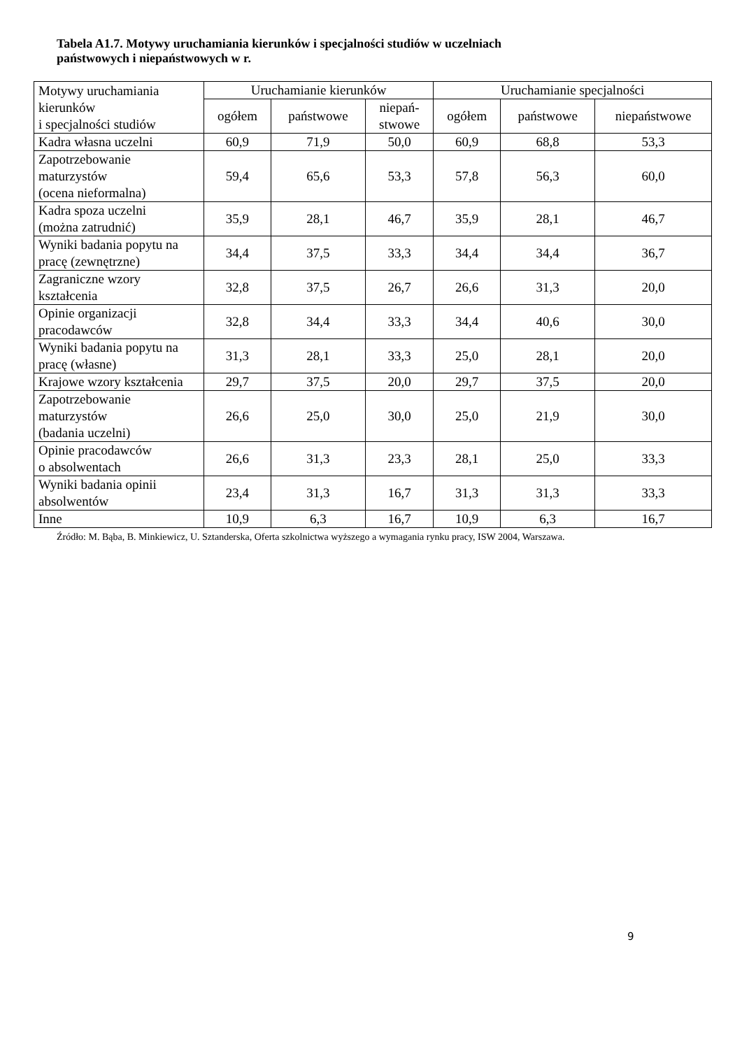Tabela A1.7. Motywy uruchamiania kierunków i specjalności studiów w uczelniach
państwowych i niepaństwowych w r.
| Motywy uruchamiania kierunków i specjalności studiów | Uruchamianie kierunków | | | Uruchamianie specjalności | | |
| | ogółem | państwowe | niepań- stwowe | ogółem | państwowe | niepaństwowe |
| Kadra własna uczelni | 60,9 | 71,9 | 50,0 | 60,9 | 68,8 | 53,3 |
| Zapotrzebowanie maturzystów (ocena nieformalna) | 59,4 | 65,6 | 53,3 | 57,8 | 56,3 | 60,0 |
| Kadra spoza uczelni (można zatrudnić) | 35,9 | 28,1 | 46,7 | 35,9 | 28,1 | 46,7 |
| Wyniki badania popytu na pracę (zewnętrzne) | 34,4 | 37,5 | 33,3 | 34,4 | 34,4 | 36,7 |
| Zagraniczne wzory kształcenia | 32,8 | 37,5 | 26,7 | 26,6 | 31,3 | 20,0 |
| Opinie organizacji pracodawców | 32,8 | 34,4 | 33,3 | 34,4 | 40,6 | 30,0 |
| Wyniki badania popytu na pracę (własne) | 31,3 | 28,1 | 33,3 | 25,0 | 28,1 | 20,0 |
| Krajowe wzory kształcenia | 29,7 | 37,5 | 20,0 | 29,7 | 37,5 | 20,0 |
| Zapotrzebowanie maturzystów (badania uczelni) | 26,6 | 25,0 | 30,0 | 25,0 | 21,9 | 30,0 |
| Opinie pracodawców o absolwentach | 26,6 | 31,3 | 23,3 | 28,1 | 25,0 | 33,3 |
| Wyniki badania opinii absolwentów | 23,4 | 31,3 | 16,7 | 31,3 | 31,3 | 33,3 |
| Inne | 10,9 | 6,3 | 16,7 | 10,9 | 6,3 | 16,7 |
Źródło: M. Bąba, B. Minkiewicz, U. Sztanderska, Oferta szkolnictwa wyższego a wymagania rynku pracy, ISW 2004, Warszawa.
9